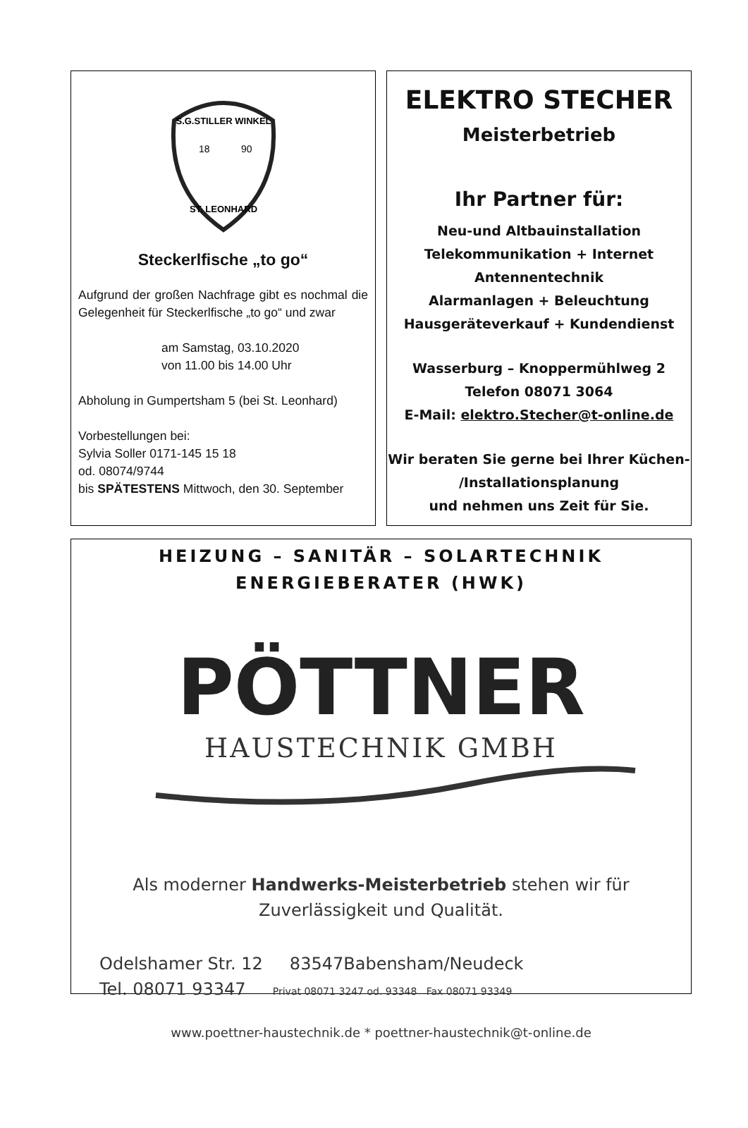S.G.STILLER WINKEL
18
90
ST. LEONHARD
Steckerlfische „to go“
Aufgrund der großen Nachfrage gibt es nochmal die Gelegenheit für Steckerlfische „to go“ und zwar
am Samstag, 03.10.2020
von 11.00 bis 14.00 Uhr
Abholung in Gumpertsham 5 (bei St. Leonhard)
Vorbestellungen bei:
Sylvia Soller 0171-145 15 18
od. 08074/9744
bis SPÄTESTENS Mittwoch, den 30. September
ELEKTRO STECHER
Meisterbetrieb
Ihr Partner für:
Neu-und Altbauinstallation
Telekommunikation + Internet
Antennentechnik
Alarmanlagen + Beleuchtung
Hausgeräteverkauf + Kundendienst
Wasserburg – Knoppermühlweg 2
Telefon 08071 3064
E-Mail: elektro.Stecher@t-online.de
Wir beraten Sie gerne bei Ihrer Küchen-
/Installationsplanung
und nehmen uns Zeit für Sie.
HEIZUNG – SANITÄR – SOLARTECHNIK
ENERGIEBERATER (HWK)
PÖTTNER
HAUSTECHNIK GMBH
Als moderner Handwerks-Meisterbetrieb stehen wir für
Zuverlässigkeit und Qualität.
Odelshamer Str. 12 83547Babensham/Neudeck
Tel. 08071 93347 Privat 08071 3247 od. 93348 Fax 08071 93349
www.poettner-haustechnik.de * poettner-haustechnik@t-online.de